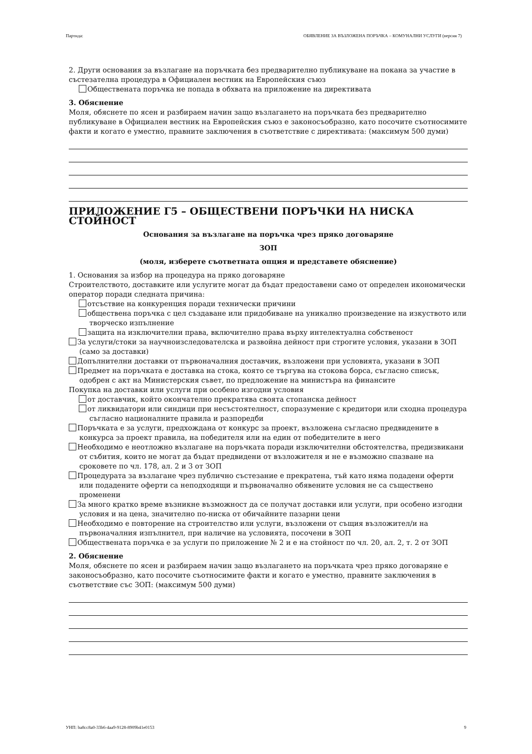Партида: ОБЯВЛЕНИЕ ЗА ВЪЗЛОЖЕНА ПОРЪЧКА – КОМУНАЛНИ УСЛУГИ (версия 7)
2. Други основания за възлагане на поръчката без предварително публикуване на покана за участие в състезателна процедура в Официален вестник на Европейския съюз
Обществената поръчка не попада в обхвата на приложение на директивата
3. Обяснение
Моля, обяснете по ясен и разбираем начин защо възлагането на поръчката без предварително публикуване в Официален вестник на Европейския съюз е законосъобразно, като посочите съотносимите факти и когато е уместно, правните заключения в съответствие с директивата: (максимум 500 думи)
ПРИЛОЖЕНИЕ Г5 – ОБЩЕСТВЕНИ ПОРЪЧКИ НА НИСКА СТОЙНОСТ
Основания за възлагане на поръчка чрез пряко договаряне
ЗОП
(моля, изберете съответната опция и представете обяснение)
1. Основания за избор на процедура на пряко договаряне
Строителството, доставките или услугите могат да бъдат предоставени само от определен икономически оператор поради следната причина:
отсъствие на конкуренция поради технически причини
обществена поръчка с цел създаване или придобиване на уникално произведение на изкуството или творческо изпълнение
защита на изключителни права, включително права върху интелектуална собственост
За услуги/стоки за научноизследователска и развойна дейност при строгите условия, указани в ЗОП (само за доставки)
Допълнителни доставки от първоначалния доставчик, възложени при условията, указани в ЗОП
Предмет на поръчката е доставка на стока, която се търгува на стокова борса, съгласно списък, одобрен с акт на Министерския съвет, по предложение на министъра на финансите
Покупка на доставки или услуги при особено изгодни условия
от доставчик, който окончателно прекратява своята стопанска дейност
от ликвидатори или синдици при несъстоятелност, споразумение с кредитори или сходна процедура съгласно националните правила и разпоредби
Поръчката е за услуги, предхождана от конкурс за проект, възложена съгласно предвидените в конкурса за проект правила, на победителя или на един от победителите в него
Необходимо е неотложно възлагане на поръчката поради изключителни обстоятелства, предизвикани от събития, които не могат да бъдат предвидени от възложителя и не е възможно спазване на сроковете по чл. 178, ал. 2 и 3 от ЗОП
Процедурата за възлагане чрез публично състезание е прекратена, тъй като няма подадени оферти или подадените оферти са неподходящи и първоначално обявените условия не са съществено променени
За много кратко време възникне възможност да се получат доставки или услуги, при особено изгодни условия и на цена, значително по-ниска от обичайните пазарни цени
Необходимо е повторение на строителство или услуги, възложени от същия възложител/и на първоначалния изпълнител, при наличие на условията, посочени в ЗОП
Обществената поръчка е за услуги по приложение № 2 и е на стойност по чл. 20, ал. 2, т. 2 от ЗОП
2. Обяснение
Моля, обяснете по ясен и разбираем начин защо възлагането на поръчката чрез пряко договаряне е законосъобразно, като посочите съотносимите факти и когато е уместно, правните заключения в съответствие със ЗОП: (максимум 500 думи)
УНП: ba8cc8a0-33b6-4aa9-9128-8909b41e0153 9